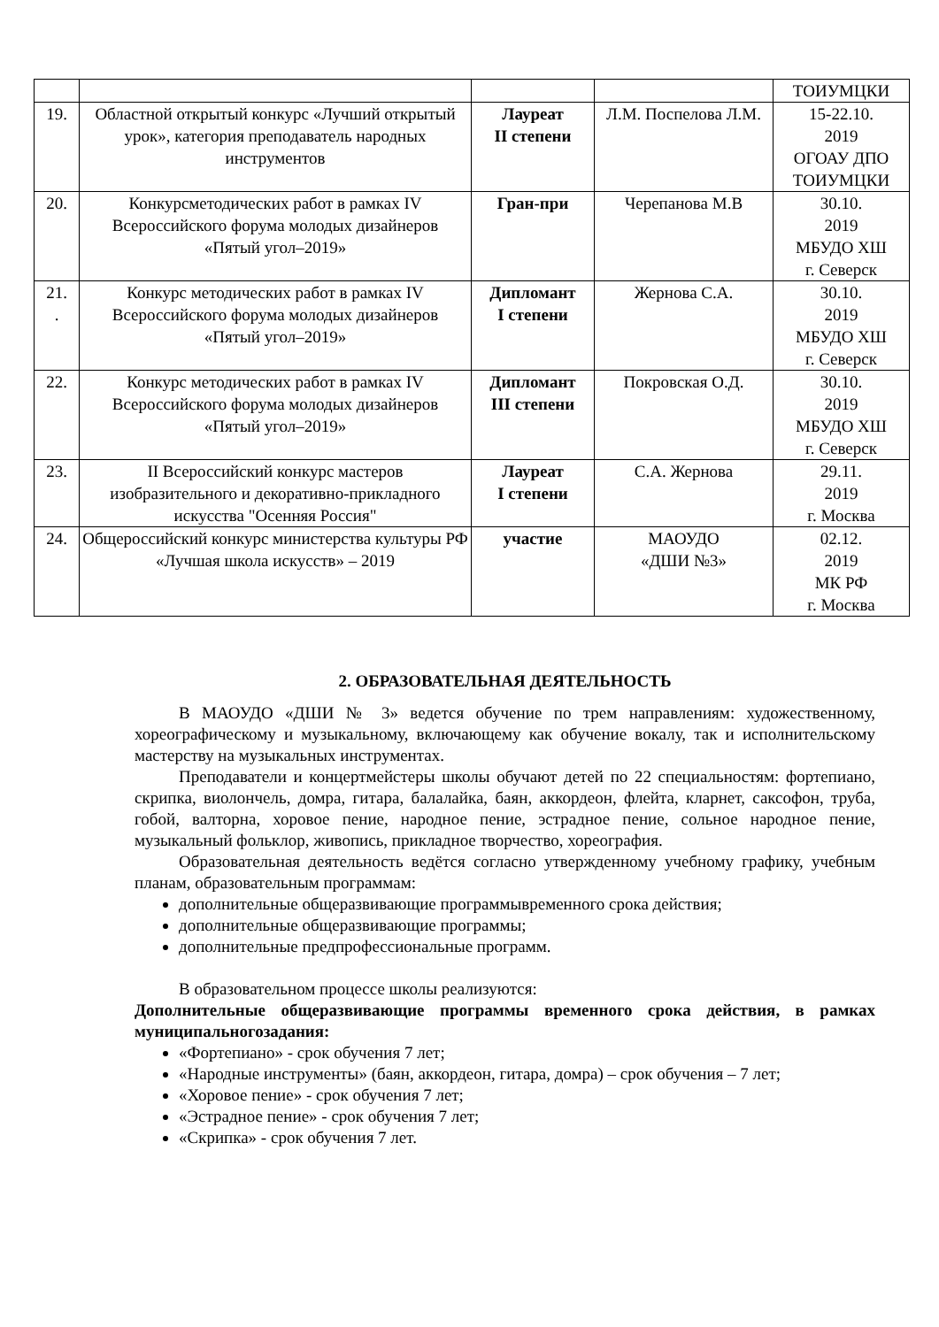| | | | | ТОИУМЦКИ |
| 19. | Областной открытый конкурс «Лучший открытый урок», категория преподаватель народных инструментов | Лауреат II степени | Л.М. Поспелова Л.М. | 15-22.10. 2019 ОГОАУ ДПО ТОИУМЦКИ |
| 20. | Конкурсметодических работ в рамках IV Всероссийского форума молодых дизайнеров «Пятый угол–2019» | Гран-при | Черепанова М.В | 30.10. 2019 МБУДО ХШ г. Северск |
| 21. . | Конкурс методических работ в рамках IV Всероссийского форума молодых дизайнеров «Пятый угол–2019» | Дипломант I степени | Жернова С.А. | 30.10. 2019 МБУДО ХШ г. Северск |
| 22. | Конкурс методических работ в рамках IV Всероссийского форума молодых дизайнеров «Пятый угол–2019» | Дипломант III степени | Покровская О.Д. | 30.10. 2019 МБУДО ХШ г. Северск |
| 23. | II Всероссийский конкурс мастеров изобразительного и декоративно-прикладного искусства "Осенняя Россия" | Лауреат I степени | С.А. Жернова | 29.11. 2019 г. Москва |
| 24. | Общероссийский конкурс министерства культуры РФ «Лучшая школа искусств» – 2019 | участие | МАОУДО «ДШИ №3» | 02.12. 2019 МК РФ г. Москва |
2. ОБРАЗОВАТЕЛЬНАЯ ДЕЯТЕЛЬНОСТЬ
В МАОУДО «ДШИ № 3» ведется обучение по трем направлениям: художественному, хореографическому и музыкальному, включающему как обучение вокалу, так и исполнительскому мастерству на музыкальных инструментах.
Преподаватели и концертмейстеры школы обучают детей по 22 специальностям: фортепиано, скрипка, виолончель, домра, гитара, балалайка, баян, аккордеон, флейта, кларнет, саксофон, труба, гобой, валторна, хоровое пение, народное пение, эстрадное пение, сольное народное пение, музыкальный фольклор, живопись, прикладное творчество, хореография.
Образовательная деятельность ведётся согласно утвержденному учебному графику, учебным планам, образовательным программам:
дополнительные общеразвивающие программывременного срока действия;
дополнительные общеразвивающие программы;
дополнительные предпрофессиональные программ.
В образовательном процессе школы реализуются:
Дополнительные общеразвивающие программы временного срока действия, в рамках муниципальногозадания:
«Фортепиано» - срок обучения 7 лет;
«Народные инструменты» (баян, аккордеон, гитара, домра) – срок обучения – 7 лет;
«Хоровое пение» - срок обучения 7 лет;
«Эстрадное пение» - срок обучения 7 лет;
«Скрипка» - срок обучения 7 лет.